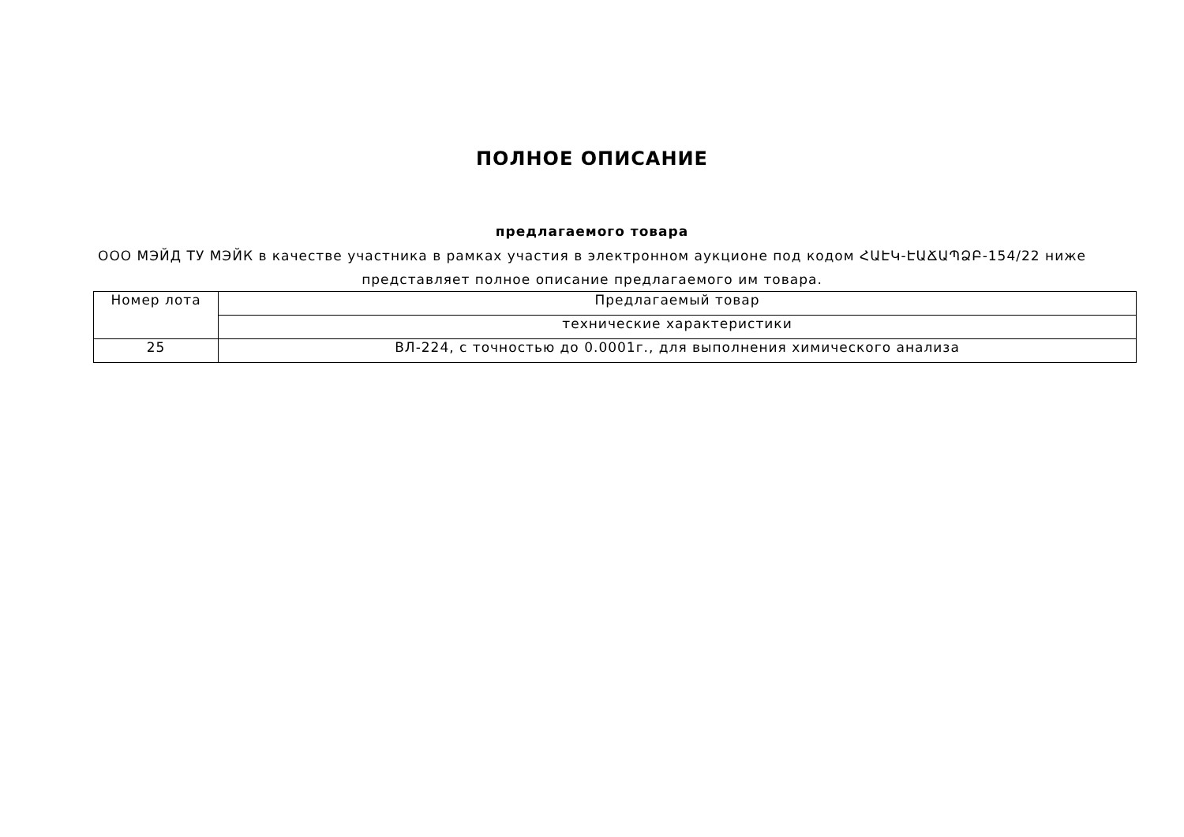ПОЛНОЕ ОПИСАНИЕ
предлагаемого товара
ООО МЭЙД ТУ МЭЙК в качестве участника в рамках участия в электронном аукционе под кодом ՀԱԷԿ-ԷԱՃԱՊՁԲ-154/22 ниже представляет полное описание предлагаемого им товара.
| Номер лота | Предлагаемый товар |
| --- | --- |
| | технические характеристики |
| 25 | ВЛ-224, с точностью до 0.0001г., для выполнения химического анализа |